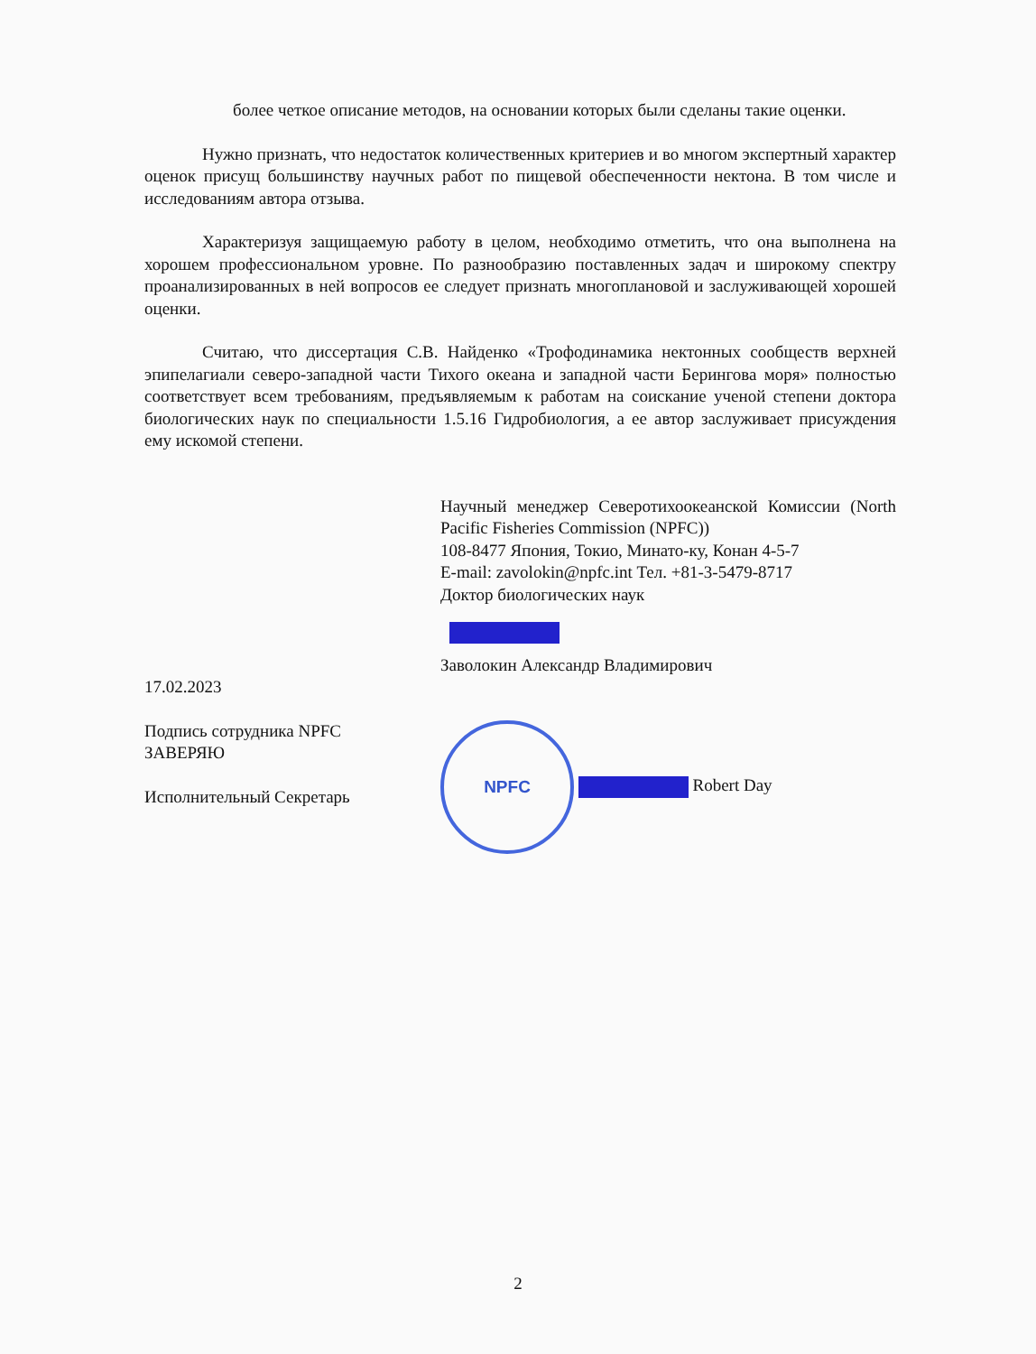более четкое описание методов, на основании которых были сделаны такие оценки.
Нужно признать, что недостаток количественных критериев и во многом экспертный характер оценок присущ большинству научных работ по пищевой обеспеченности нектона. В том числе и исследованиям автора отзыва.
Характеризуя защищаемую работу в целом, необходимо отметить, что она выполнена на хорошем профессиональном уровне. По разнообразию поставленных задач и широкому спектру проанализированных в ней вопросов ее следует признать многоплановой и заслуживающей хорошей оценки.
Считаю, что диссертация С.В. Найденко «Трофодинамика нектонных сообществ верхней эпипелагиали северо-западной части Тихого океана и западной части Берингова моря» полностью соответствует всем требованиям, предъявляемым к работам на соискание ученой степени доктора биологических наук по специальности 1.5.16 Гидробиология, а ее автор заслуживает присуждения ему искомой степени.
Научный менеджер Северотихоокеанской Комиссии (North Pacific Fisheries Commission (NPFC))
108-8477 Япония, Токио, Минато-ку, Конан 4-5-7
E-mail: zavolokin@npfc.int Тел. +81-3-5479-8717
Доктор биологических наук
Заволокин Александр Владимирович
17.02.2023
Подпись сотрудника NPFC
ЗАВЕРЯЮ
Исполнительный Секретарь
NPFC Robert Day
2